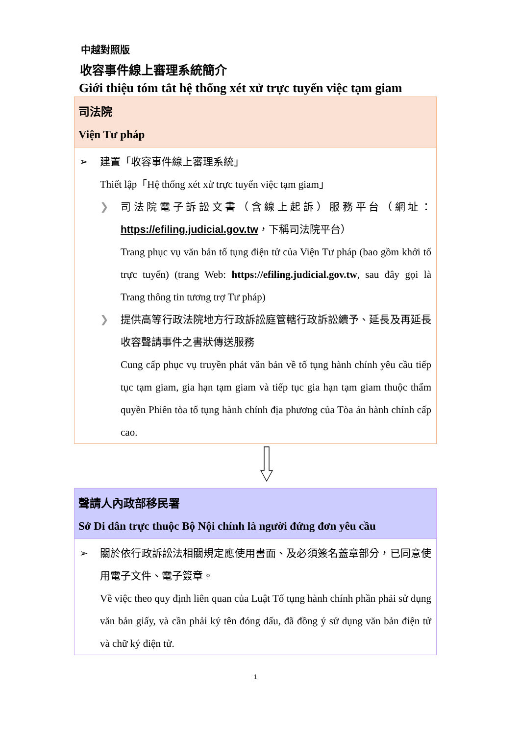中越對照版
收容事件線上審理系統簡介
Giới thiệu tóm tắt hệ thống xét xử trực tuyến việc tạm giam
司法院
Viện Tư pháp
➢ 建置「收容事件線上審理系統」
Thiết lập「Hệ thống xét xử trực tuyến việc tạm giam」
❯ 司法院電子訴訟文書（含線上起訴）服務平台（網址：https://efiling.judicial.gov.tw，下稱司法院平台）
Trang phục vụ văn bản tố tụng điện tử của Viện Tư pháp (bao gồm khởi tố trực tuyến) (trang Web: https://efiling.judicial.gov.tw, sau đây gọi là Trang thông tin tương trợ Tư pháp)
❯ 提供高等行政法院地方行政訴訟庭管轄行政訴訟續予、延長及再延長收容聲請事件之書狀傳送服務
Cung cấp phục vụ truyền phát văn bản về tố tụng hành chính yêu cầu tiếp tục tạm giam, gia hạn tạm giam và tiếp tục gia hạn tạm giam thuộc thẩm quyền Phiên tòa tố tụng hành chính địa phương của Tòa án hành chính cấp cao.
聲請人內政部移民署
Sở Di dân trực thuộc Bộ Nội chính là người đứng đơn yêu cầu
➢ 關於依行政訴訟法相關規定應使用書面、及必須簽名蓋章部分，已同意使用電子文件、電子簽章。
Về việc theo quy định liên quan của Luật Tố tụng hành chính phần phải sử dụng văn bản giấy, và cần phải ký tên đóng dấu, đã đồng ý sử dụng văn bản điện tử và chữ ký điện tử.
1